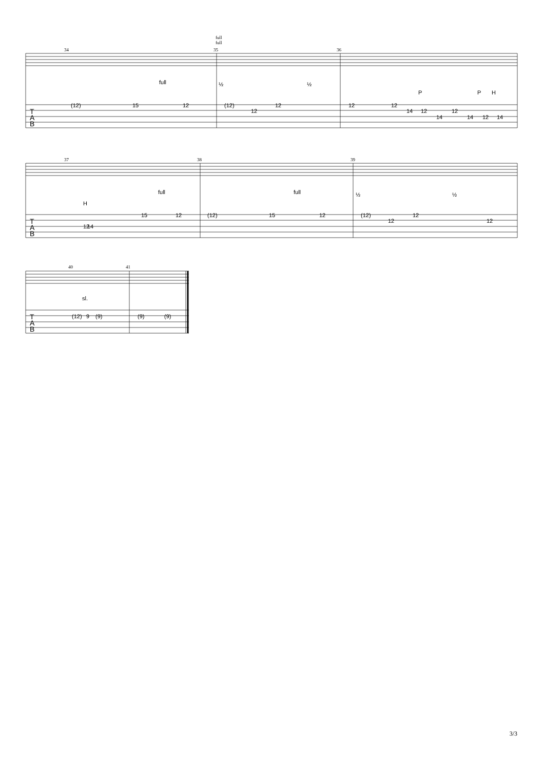34
35
36
37
38
39
40
41
full
full
(12)
15
12
(12)
12
12
12
12
14
12
14
12
14
12
14
full
½
½
P
P
H
H
12
14
15
12
(12)
15
12
(12)
12
12
12
full
full
½
½
sl.
(12)
9
(9)
(9)
(9)
T
A
B
T
A
B
T
A
B
3/3